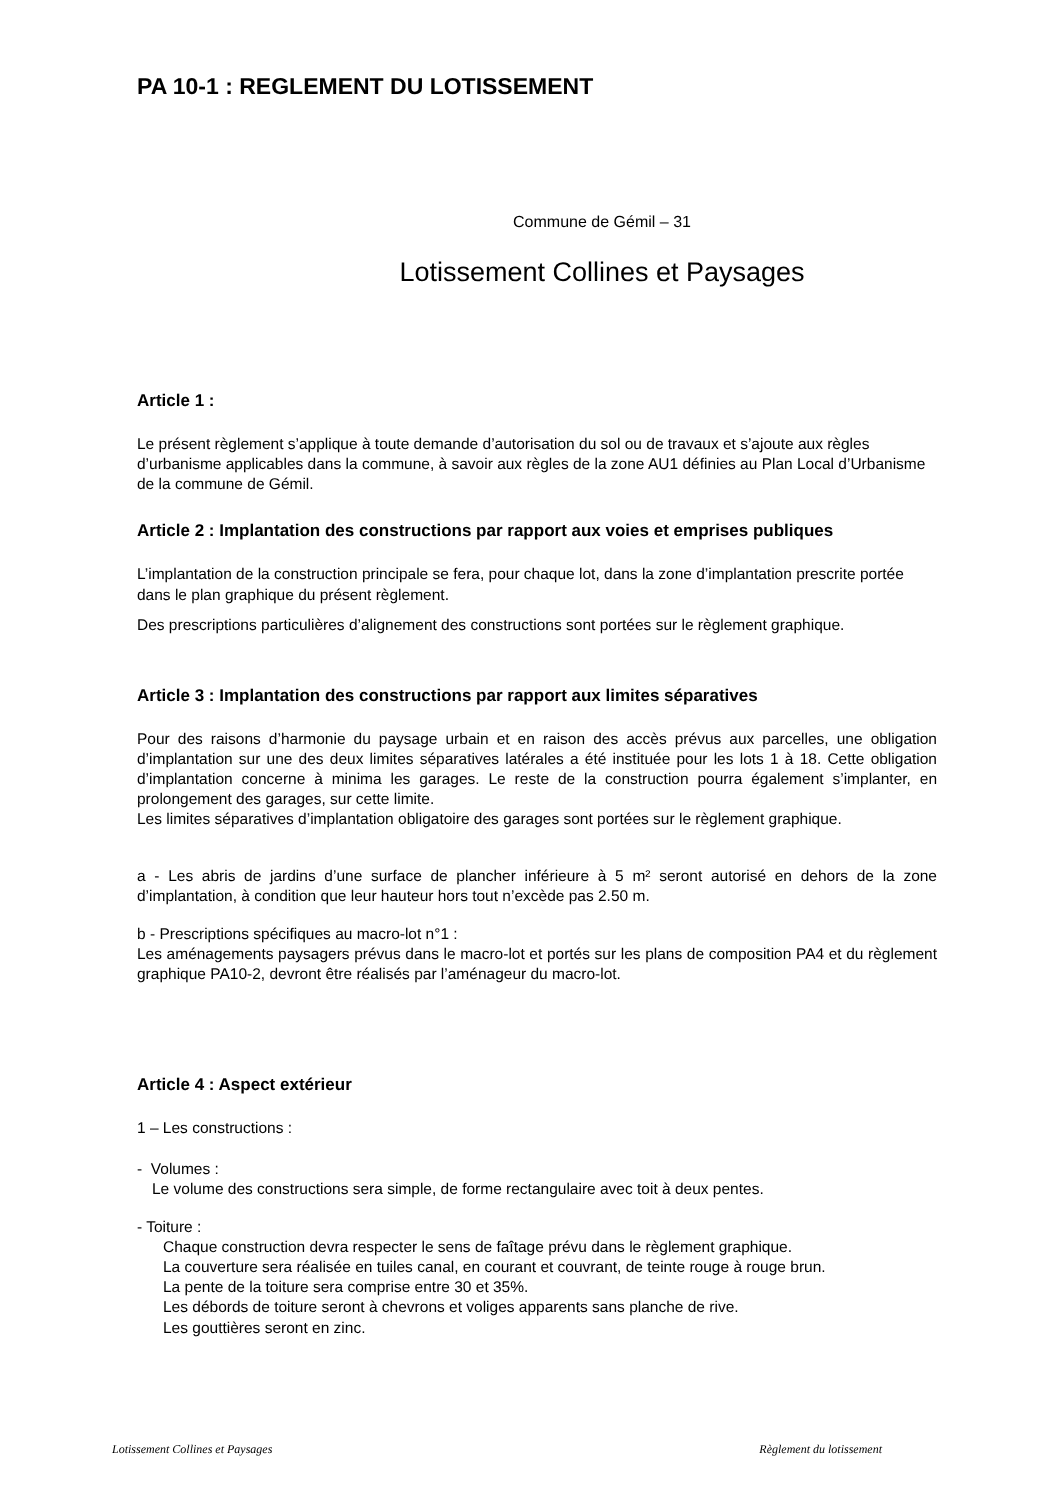PA 10-1 : REGLEMENT DU LOTISSEMENT
Commune de Gémil – 31
Lotissement Collines et Paysages
Article 1 :
Le présent règlement s’applique à toute demande d’autorisation du sol ou de travaux et s’ajoute aux règles d’urbanisme applicables dans la commune, à savoir aux règles de la zone AU1 définies au Plan Local d’Urbanisme de la commune de Gémil.
Article 2 : Implantation des constructions par rapport aux voies et emprises publiques
L’implantation de la construction principale se fera, pour chaque lot, dans la zone d’implantation prescrite portée dans le plan graphique du présent règlement.
Des prescriptions particulières d’alignement des constructions sont portées sur le règlement graphique.
Article 3 : Implantation des constructions par rapport aux limites séparatives
Pour des raisons d’harmonie du paysage urbain et en raison des accès prévus aux parcelles, une obligation d’implantation sur une des deux limites séparatives latérales a été instituée pour les lots 1 à 18. Cette obligation d’implantation concerne à minima les garages. Le reste de la construction pourra également s’implanter, en prolongement des garages, sur cette limite.
Les limites séparatives d’implantation obligatoire des garages sont portées sur le règlement graphique.
a - Les abris de jardins d’une surface de plancher inférieure à 5 m² seront autorisé en dehors de la zone d’implantation, à condition que leur hauteur hors tout n’excède pas 2.50 m.
b - Prescriptions spécifiques au macro-lot n°1 :
Les aménagements paysagers prévus dans le macro-lot et portés sur les plans de composition PA4 et du règlement graphique PA10-2, devront être réalisés par l’aménageur du macro-lot.
Article 4 : Aspect extérieur
1 – Les constructions :
- Volumes :
Le volume des constructions sera simple, de forme rectangulaire avec toit à deux pentes.
- Toiture :
Chaque construction devra respecter le sens de faîtage prévu dans le règlement graphique.
La couverture sera réalisée en tuiles canal, en courant et couvrant, de teinte rouge à rouge brun.
La pente de la toiture sera comprise entre 30 et 35%.
Les débords de toiture seront à chevrons et voliges apparents sans planche de rive.
Les gouttières seront en zinc.
Lotissement Collines et Paysages Règlement du lotissement